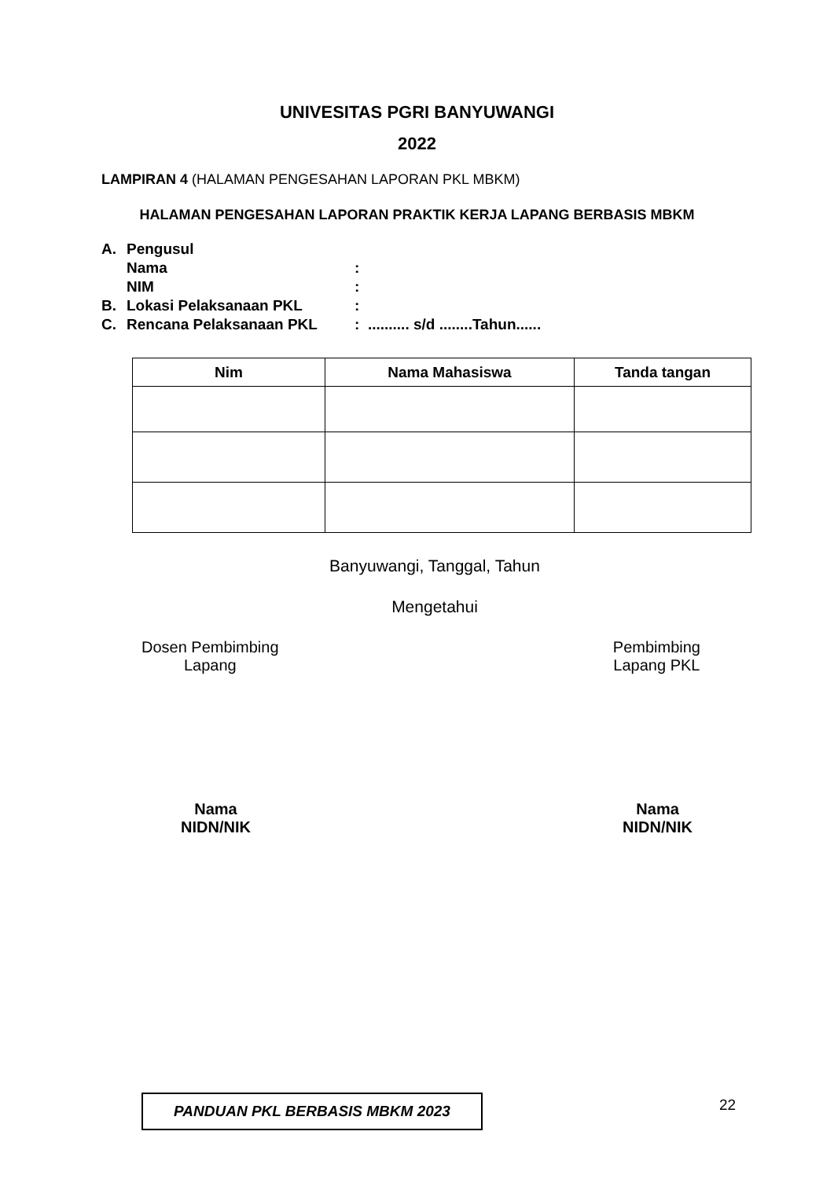UNIVESITAS PGRI BANYUWANGI
2022
LAMPIRAN 4 (HALAMAN PENGESAHAN LAPORAN PKL MBKM)
HALAMAN PENGESAHAN LAPORAN PRAKTIK KERJA LAPANG BERBASIS MBKM
| A. | Pengusul | |
| | Nama | : |
| | NIM | : |
| B. | Lokasi Pelaksanaan PKL | : |
| C. | Rencana Pelaksanaan PKL | : .......... s/d ........Tahun...... |
| Nim | Nama Mahasiswa | Tanda tangan |
| --- | --- | --- |
Banyuwangi, Tanggal, Tahun
Mengetahui
Dosen Pembimbing
Lapang
Pembimbing
Lapang PKL
Nama
NIDN/NIK
Nama
NIDN/NIK
PANDUAN PKL BERBASIS MBKM 2023 22